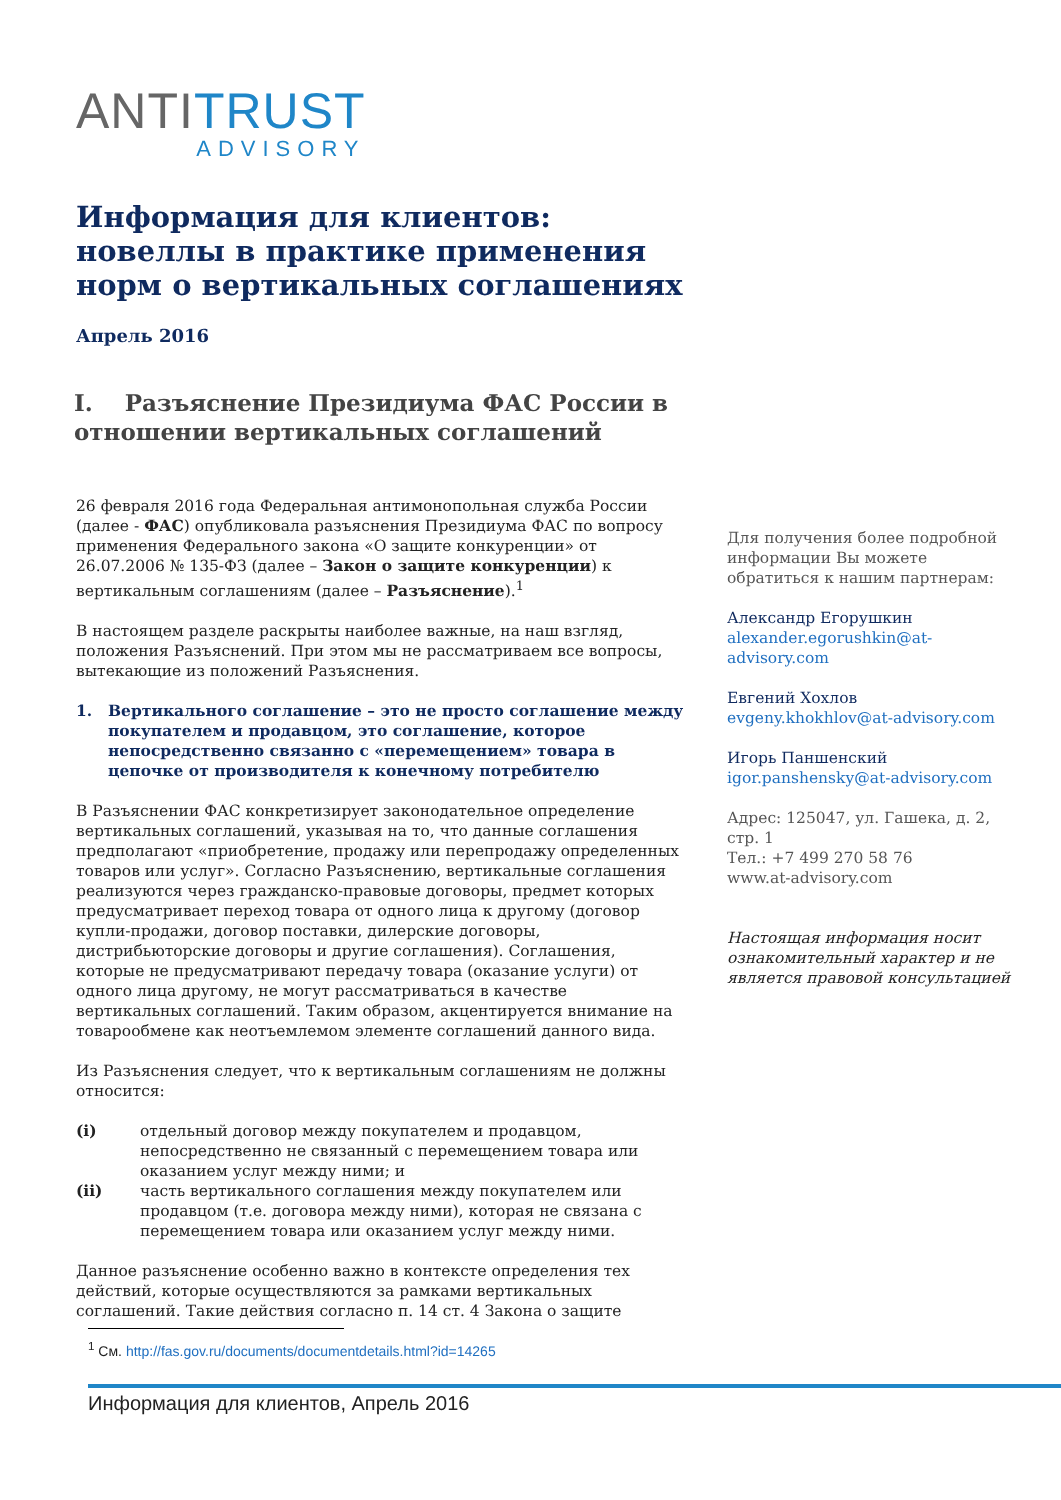ANTITRUST
ADVISORY
Информация для клиентов: новеллы в практике применения норм о вертикальных соглашениях
Апрель 2016
I. Разъяснение Президиума ФАС России в отношении вертикальных соглашений
26 февраля 2016 года Федеральная антимонопольная служба России (далее - ФАС) опубликовала разъяснения Президиума ФАС по вопросу применения Федерального закона «О защите конкуренции» от 26.07.2006 № 135-ФЗ (далее – Закон о защите конкуренции) к вертикальным соглашениям (далее – Разъяснение).<sup>1</sup>
В настоящем разделе раскрыты наиболее важные, на наш взгляд, положения Разъяснений. При этом мы не рассматриваем все вопросы, вытекающие из положений Разъяснения.
1. Вертикального соглашение – это не просто соглашение между покупателем и продавцом, это соглашение, которое непосредственно связанно с «перемещением» товара в цепочке от производителя к конечному потребителю
В Разъяснении ФАС конкретизирует законодательное определение вертикальных соглашений, указывая на то, что данные соглашения предполагают «приобретение, продажу или перепродажу определенных товаров или услуг». Согласно Разъяснению, вертикальные соглашения реализуются через гражданско-правовые договоры, предмет которых предусматривает переход товара от одного лица к другому (договор купли-продажи, договор поставки, дилерские договоры, дистрибьюторские договоры и другие соглашения). Соглашения, которые не предусматривают передачу товара (оказание услуги) от одного лица другому, не могут рассматриваться в качестве вертикальных соглашений. Таким образом, акцентируется внимание на товарообмене как неотъемлемом элементе соглашений данного вида.
Из Разъяснения следует, что к вертикальным соглашениям не должны относится:
(i) отдельный договор между покупателем и продавцом, непосредственно не связанный с перемещением товара или оказанием услуг между ними; и
(ii) часть вертикального соглашения между покупателем или продавцом (т.е. договора между ними), которая не связана с перемещением товара или оказанием услуг между ними.
Данное разъяснение особенно важно в контексте определения тех действий, которые осуществляются за рамками вертикальных соглашений. Такие действия согласно п. 14 ст. 4 Закона о защите
Для получения более подробной информации Вы можете обратиться к нашим партнерам:
Александр Егорушкин
alexander.egorushkin@at-advisory.com
Евгений Хохлов
evgeny.khokhlov@at-advisory.com
Игорь Паншенский
igor.panshensky@at-advisory.com
Адрес: 125047, ул. Гашека, д. 2, стр. 1
Тел.: +7 499 270 58 76
www.at-advisory.com
Настоящая информация носит ознакомительный характер и не является правовой консультацией
<sup>1</sup> См. http://fas.gov.ru/documents/documentdetails.html?id=14265
Информация для клиентов, Апрель 2016